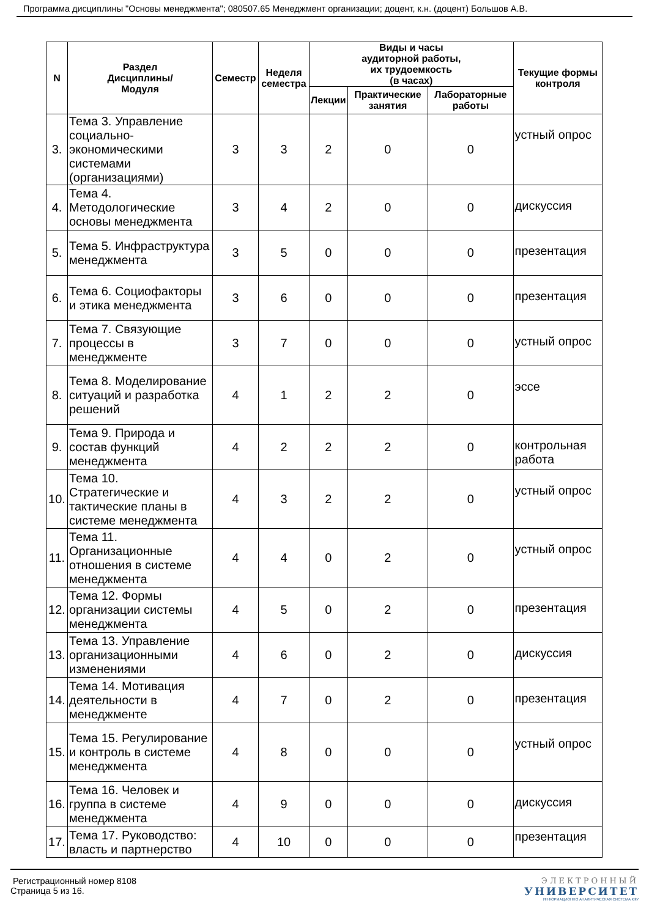Программа дисциплины "Основы менеджмента"; 080507.65 Менеджмент организации; доцент, к.н. (доцент) Большов А.В.
| N | Раздел Дисциплины/ Модуля | Семестр | Неделя семестра | Виды и часы аудиторной работы, их трудоемкость (в часах) | | | Текущие формы контроля |
| --- | --- | --- | --- | --- | --- | --- | --- |
| | | | | Лекции | Практические занятия | Лабораторные работы | |
| 3. | Тема 3. Управление социально-экономическими системами (организациями) | 3 | 3 | 2 | 0 | 0 | устный опрос |
| 4. | Тема 4. Методологические основы менеджмента | 3 | 4 | 2 | 0 | 0 | дискуссия |
| 5. | Тема 5. Инфраструктура менеджмента | 3 | 5 | 0 | 0 | 0 | презентация |
| 6. | Тема 6. Социофакторы и этика менеджмента | 3 | 6 | 0 | 0 | 0 | презентация |
| 7. | Тема 7. Связующие процессы в менеджменте | 3 | 7 | 0 | 0 | 0 | устный опрос |
| 8. | Тема 8. Моделирование ситуаций и разработка решений | 4 | 1 | 2 | 2 | 0 | эссе |
| 9. | Тема 9. Природа и состав функций менеджмента | 4 | 2 | 2 | 2 | 0 | контрольная работа |
| 10. | Тема 10. Стратегические и тактические планы в системе менеджмента | 4 | 3 | 2 | 2 | 0 | устный опрос |
| 11. | Тема 11. Организационные отношения в системе менеджмента | 4 | 4 | 0 | 2 | 0 | устный опрос |
| 12. | Тема 12. Формы организации системы менеджмента | 4 | 5 | 0 | 2 | 0 | презентация |
| 13. | Тема 13. Управление организационными изменениями | 4 | 6 | 0 | 2 | 0 | дискуссия |
| 14. | Тема 14. Мотивация деятельности в менеджменте | 4 | 7 | 0 | 2 | 0 | презентация |
| 15. | Тема 15. Регулирование и контроль в системе менеджмента | 4 | 8 | 0 | 0 | 0 | устный опрос |
| 16. | Тема 16. Человек и группа в системе менеджмента | 4 | 9 | 0 | 0 | 0 | дискуссия |
| 17. | Тема 17. Руководство: власть и партнерство | 4 | 10 | 0 | 0 | 0 | презентация |
Регистрационный номер 8108
Страница 5 из 16.
ЭЛЕКТРОННЫЙ
УНИВЕРСИТЕТ
ИНФОРМАЦИОННО АНАЛИТИЧЕСКАЯ СИСТЕМА КФУ